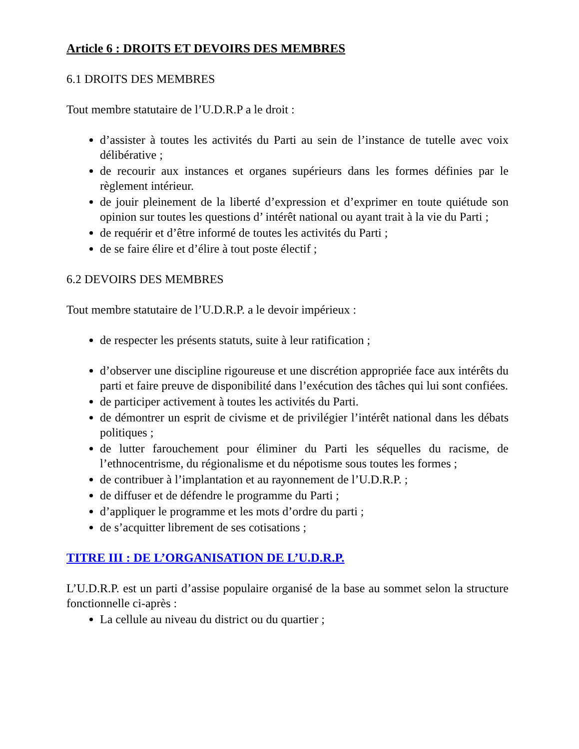Article 6 : DROITS ET DEVOIRS DES MEMBRES
6.1 DROITS DES MEMBRES
Tout membre statutaire de l’U.D.R.P a le droit :
d’assister à toutes les activités du Parti au sein de l’instance de tutelle avec voix délibérative ;
de recourir aux instances et organes supérieurs dans les formes définies par le règlement intérieur.
de jouir pleinement de la liberté d’expression et d’exprimer en toute quiétude son opinion sur toutes les questions d’ intérêt national ou ayant trait à la vie du Parti ;
de requérir et d’être informé de toutes les activités du Parti ;
de se faire élire et d’élire à tout poste électif ;
6.2 DEVOIRS DES MEMBRES
Tout membre statutaire de l’U.D.R.P. a le devoir impérieux :
de respecter les présents statuts, suite à leur ratification ;
d’observer une discipline rigoureuse et une discrétion appropriée face aux intérêts du parti et faire preuve de disponibilité dans l’exécution des tâches qui lui sont confiées.
de participer activement à toutes les activités du Parti.
de démontrer un esprit de civisme et de privilégier l’intérêt national dans les débats politiques ;
de lutter farouchement pour éliminer du Parti les séquelles du racisme, de l’ethnocentrisme, du régionalisme et du népotisme sous toutes les formes ;
de contribuer à l’implantation et au rayonnement de l’U.D.R.P. ;
de diffuser et de défendre le programme du Parti ;
d’appliquer le programme et les mots d’ordre du parti ;
de s’acquitter librement de ses cotisations ;
TITRE III : DE L’ORGANISATION DE L’U.D.R.P.
L’U.D.R.P. est un parti d’assise populaire organisé de la base au sommet selon la structure fonctionnelle ci-après :
La cellule au niveau du district ou du quartier ;